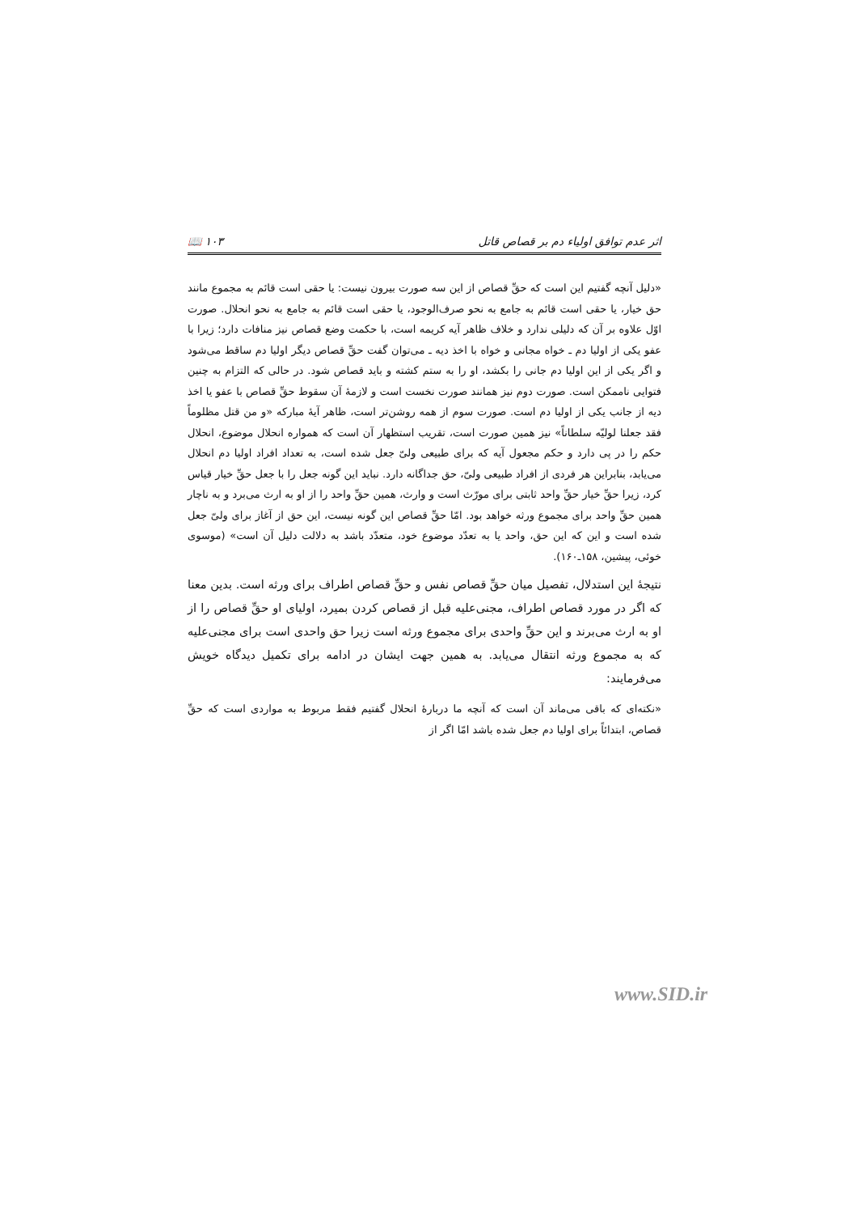اثر عدم توافق اولیاء دم بر قصاص قاتل ۱۰۳ 📖
«دلیل آنچه گفتیم این است که حقِّ قصاص از این سه صورت بیرون نیست: یا حقی است قائم به مجموع مانند حق خیار، یا حقی است قائم به جامع به نحو صرف‌الوجود، یا حقی است قائم به جامع به نحو انحلال. صورت اوّل علاوه بر آن که دلیلی ندارد و خلاف ظاهر آیه کریمه است، با حکمت وضع قصاص نیز منافات دارد؛ زیرا با عفو یکی از اولیا دم ـ خواه مجانی و خواه با اخذ دیه ـ می‌توان گفت حقِّ قصاص دیگر اولیا دم ساقط می‌شود و اگر یکی از این اولیا دم جانی را بکشد، او را به ستم کشته و باید قصاص شود. در حالی که التزام به چنین فتوایی ناممکن است. صورت دوم نیز همانند صورت نخست است و لازمهٔ آن سقوط حقِّ قصاص با عفو یا اخذ دیه از جانب یکی از اولیا دم است. صورت سوم از همه روشن‌تر است، ظاهر آیهٔ مبارکه «و من قتل مظلوماً فقد جعلنا لولیّه سلطاناً» نیز همین صورت است، تقریب استظهار آن است که همواره انحلال موضوع، انحلال حکم را در پی دارد و حکم مجعول آیه که برای طبیعی ولیّ جعل شده است، به تعداد افراد اولیا دم انحلال می‌یابد، بنابراین هر فردی از افراد طبیعی ولیّ، حق جداگانه دارد. نباید این گونه جعل را با جعل حقِّ خیار قیاس کرد، زیرا حقِّ خیار حقِّ واحد ثابتی برای مورّث است و وارث، همین حقِّ واحد را از او به ارث می‌برد و به ناچار همین حقِّ واحد برای مجموع ورثه خواهد بود. امّا حقِّ قصاص این گونه نیست، این حق از آغاز برای ولیّ جعل شده است و این که این حق، واحد یا به تعدّد موضوع خود، متعدّد باشد به دلالت دلیل آن است» (موسوی خوئی، پیشین، ۱۵۸ـ۱۶۰).
نتیجهٔ این استدلال، تفصیل میان حقِّ قصاص نفس و حقِّ قصاص اطراف برای ورثه است. بدین معنا که اگر در مورد قصاص اطراف، مجنی‌علیه قبل از قصاص کردن بمیرد، اولیای او حقِّ قصاص را از او به ارث می‌برند و این حقِّ واحدی برای مجموع ورثه است زیرا حق واحدی است برای مجنی‌علیه که به مجموع ورثه انتقال می‌یابد. به همین جهت ایشان در ادامه برای تکمیل دیدگاه خویش می‌فرمایند:
«نکته‌ای که باقی می‌ماند آن است که آنچه ما دربارهٔ انحلال گفتیم فقط مربوط به مواردی است که حقِّ قصاص، ابتدائاً برای اولیا دم جعل شده باشد امّا اگر از
www.SID.ir